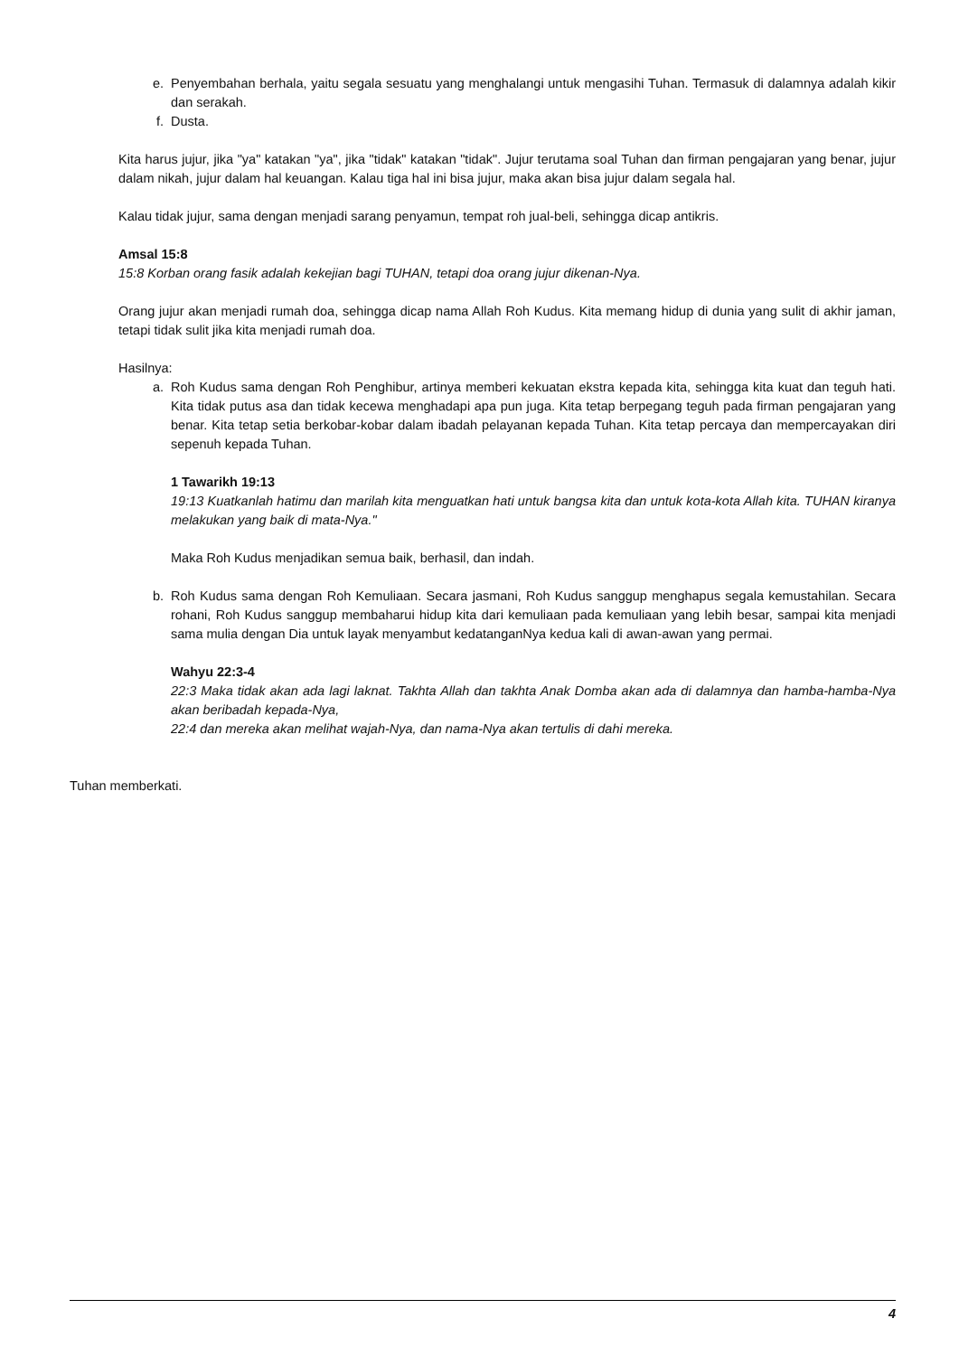e. Penyembahan berhala, yaitu segala sesuatu yang menghalangi untuk mengasihi Tuhan. Termasuk di dalamnya adalah kikir dan serakah.
f. Dusta.
Kita harus jujur, jika "ya" katakan "ya", jika "tidak" katakan "tidak". Jujur terutama soal Tuhan dan firman pengajaran yang benar, jujur dalam nikah, jujur dalam hal keuangan. Kalau tiga hal ini bisa jujur, maka akan bisa jujur dalam segala hal.
Kalau tidak jujur, sama dengan menjadi sarang penyamun, tempat roh jual-beli, sehingga dicap antikris.
Amsal 15:8
15:8 Korban orang fasik adalah kekejian bagi TUHAN, tetapi doa orang jujur dikenan-Nya.
Orang jujur akan menjadi rumah doa, sehingga dicap nama Allah Roh Kudus. Kita memang hidup di dunia yang sulit di akhir jaman, tetapi tidak sulit jika kita menjadi rumah doa.
Hasilnya:
a. Roh Kudus sama dengan Roh Penghibur, artinya memberi kekuatan ekstra kepada kita, sehingga kita kuat dan teguh hati. Kita tidak putus asa dan tidak kecewa menghadapi apa pun juga. Kita tetap berpegang teguh pada firman pengajaran yang benar. Kita tetap setia berkobar-kobar dalam ibadah pelayanan kepada Tuhan. Kita tetap percaya dan mempercayakan diri sepenuh kepada Tuhan.
1 Tawarikh 19:13
19:13 Kuatkanlah hatimu dan marilah kita menguatkan hati untuk bangsa kita dan untuk kota-kota Allah kita. TUHAN kiranya melakukan yang baik di mata-Nya."
Maka Roh Kudus menjadikan semua baik, berhasil, dan indah.
b. Roh Kudus sama dengan Roh Kemuliaan. Secara jasmani, Roh Kudus sanggup menghapus segala kemustahilan. Secara rohani, Roh Kudus sanggup membaharui hidup kita dari kemuliaan pada kemuliaan yang lebih besar, sampai kita menjadi sama mulia dengan Dia untuk layak menyambut kedatanganNya kedua kali di awan-awan yang permai.
Wahyu 22:3-4
22:3 Maka tidak akan ada lagi laknat. Takhta Allah dan takhta Anak Domba akan ada di dalamnya dan hamba-hamba-Nya akan beribadah kepada-Nya,
22:4 dan mereka akan melihat wajah-Nya, dan nama-Nya akan tertulis di dahi mereka.
Tuhan memberkati.
4